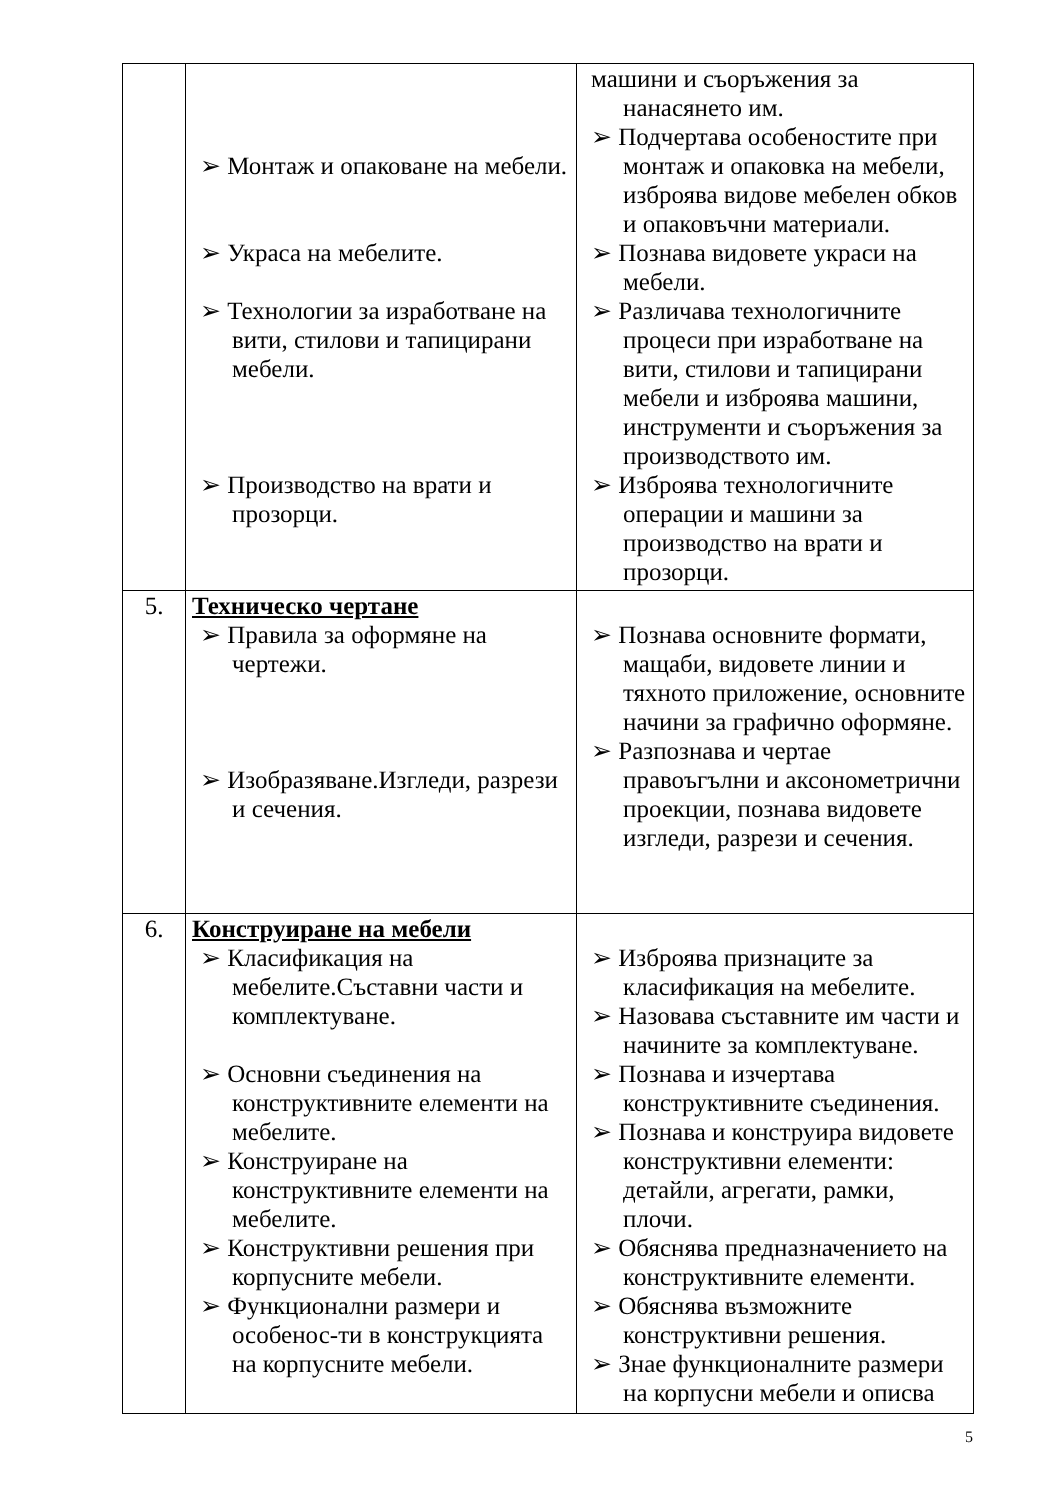| | ➢ Монтаж и опаковане на мебели. ➢ Украса на мебелите. ➢ Технологии за изработване на вити, стилови и тапицирани мебели. ➢ Производство на врати и прозорци. | машини и съоръжения за нанасянето им. ➢ Подчертава особеностите при монтаж и опаковка на мебели, изброява видове мебелен обков и опаковъчни материали. ➢ Познава видовете украси на мебели. ➢ Различава технологичните процеси при изработване на вити, стилови и тапицирани мебели и изброява машини, инструменти и съоръжения за производството им. ➢ Изброява технологичните операции и машини за производство на врати и прозорци. |
| 5. | Техническо чертане ➢ Правила за оформяне на чертежи. ➢ Изобразяване.Изгледи, разрези и сечения. | ➢ Познава основните формати, мащаби, видовете линии и тяхното приложение, основните начини за графично оформяне. ➢ Разпознава и чертае правоъгълни и аксонометрични проекции, познава видовете изгледи, разрези и сечения. |
| 6. | Конструиране на мебели ➢ Класификация на мебелите.Съставни части и комплектуване. ➢ Основни съединения на конструктивните елементи на мебелите. ➢ Конструиране на конструктивните елементи на мебелите. ➢ Конструктивни решения при корпусните мебели. ➢ Функционални размери и особенос-ти в конструкцията на корпусните мебели. | ➢ Изброява признаците за класификация на мебелите. ➢ Назовава съставните им части и начините за комплектуване. ➢ Познава и изчертава конструктивните съединения. ➢ Познава и конструира видовете конструктивни елементи: детайли, агрегати, рамки, плочи. ➢ Обяснява предназначението на конструктивните елементи. ➢ Обяснява възможните конструктивни решения. ➢ Знае функционалните размери на корпусни мебели и описва |
5